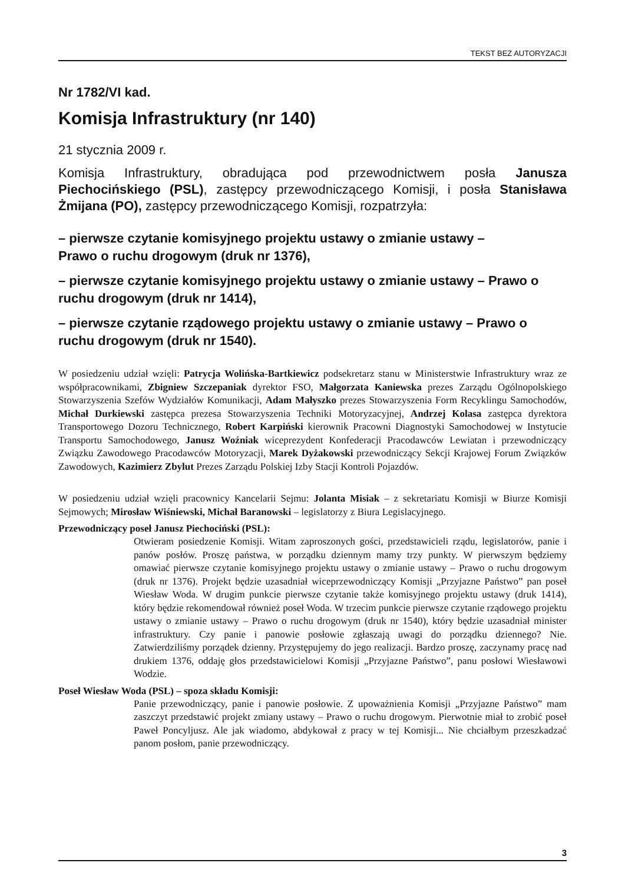TEKST BEZ AUTORYZACJI
Nr 1782/VI kad.
Komisja Infrastruktury (nr 140)
21 stycznia 2009 r.
Komisja Infrastruktury, obradująca pod przewodnictwem posła Janusza Piechocińskiego (PSL), zastępcy przewodniczącego Komisji, i posła Stanisława Żmijana (PO), zastępcy przewodniczącego Komisji, rozpatrzyła:
– pierwsze czytanie komisyjnego projektu ustawy o zmianie ustawy –
Prawo o ruchu drogowym (druk nr 1376),
– pierwsze czytanie komisyjnego projektu ustawy o zmianie ustawy – Prawo o ruchu drogowym (druk nr 1414),
– pierwsze czytanie rządowego projektu ustawy o zmianie ustawy – Prawo o ruchu drogowym (druk nr 1540).
W posiedzeniu udział wzięli: Patrycja Wolińska-Bartkiewicz podsekretarz stanu w Ministerstwie Infrastruktury wraz ze współpracownikami, Zbigniew Szczepaniak dyrektor FSO, Małgorzata Kaniewska prezes Zarządu Ogólnopolskiego Stowarzyszenia Szefów Wydziałów Komunikacji, Adam Małyszko prezes Stowarzyszenia Form Recyklingu Samochodów, Michał Durkiewski zastępca prezesa Stowarzyszenia Techniki Motoryzacyjnej, Andrzej Kolasa zastępca dyrektora Transportowego Dozoru Technicznego, Robert Karpiński kierownik Pracowni Diagnostyki Samochodowej w Instytucie Transportu Samochodowego, Janusz Woźniak wiceprezydent Konfederacji Pracodawców Lewiatan i przewodniczący Związku Zawodowego Pracodawców Motoryzacji, Marek Dyżakowski przewodniczący Sekcji Krajowej Forum Związków Zawodowych, Kazimierz Zbylut Prezes Zarządu Polskiej Izby Stacji Kontroli Pojazdów.
W posiedzeniu udział wzięli pracownicy Kancelarii Sejmu: Jolanta Misiak – z sekretariatu Komisji w Biurze Komisji Sejmowych; Mirosław Wiśniewski, Michał Baranowski – legislatorzy z Biura Legislacyjnego.
Przewodniczący poseł Janusz Piechociński (PSL):
Otwieram posiedzenie Komisji. Witam zaproszonych gości, przedstawicieli rządu, legislatorów, panie i panów posłów. Proszę państwa, w porządku dziennym mamy trzy punkty. W pierwszym będziemy omawiać pierwsze czytanie komisyjnego projektu ustawy o zmianie ustawy – Prawo o ruchu drogowym (druk nr 1376). Projekt będzie uzasadniał wiceprzewodniczący Komisji „Przyjazne Państwo” pan poseł Wiesław Woda. W drugim punkcie pierwsze czytanie także komisyjnego projektu ustawy (druk 1414), który będzie rekomendował również poseł Woda. W trzecim punkcie pierwsze czytanie rządowego projektu ustawy o zmianie ustawy – Prawo o ruchu drogowym (druk nr 1540), który będzie uzasadniał minister infrastruktury. Czy panie i panowie posłowie zgłaszają uwagi do porządku dziennego? Nie. Zatwierdziliśmy porządek dzienny. Przystępujemy do jego realizacji. Bardzo proszę, zaczynamy pracę nad drukiem 1376, oddaję głos przedstawicielowi Komisji „Przyjazne Państwo”, panu posłowi Wiesławowi Wodzie.
Poseł Wiesław Woda (PSL) – spoza składu Komisji:
Panie przewodniczący, panie i panowie posłowie. Z upoważnienia Komisji „Przyjazne Państwo” mam zaszczyt przedstawić projekt zmiany ustawy – Prawo o ruchu drogowym. Pierwotnie miał to zrobić poseł Paweł Poncyljusz. Ale jak wiadomo, abdykował z pracy w tej Komisji... Nie chciałbym przeszkadzać panom posłom, panie przewodniczący.
3